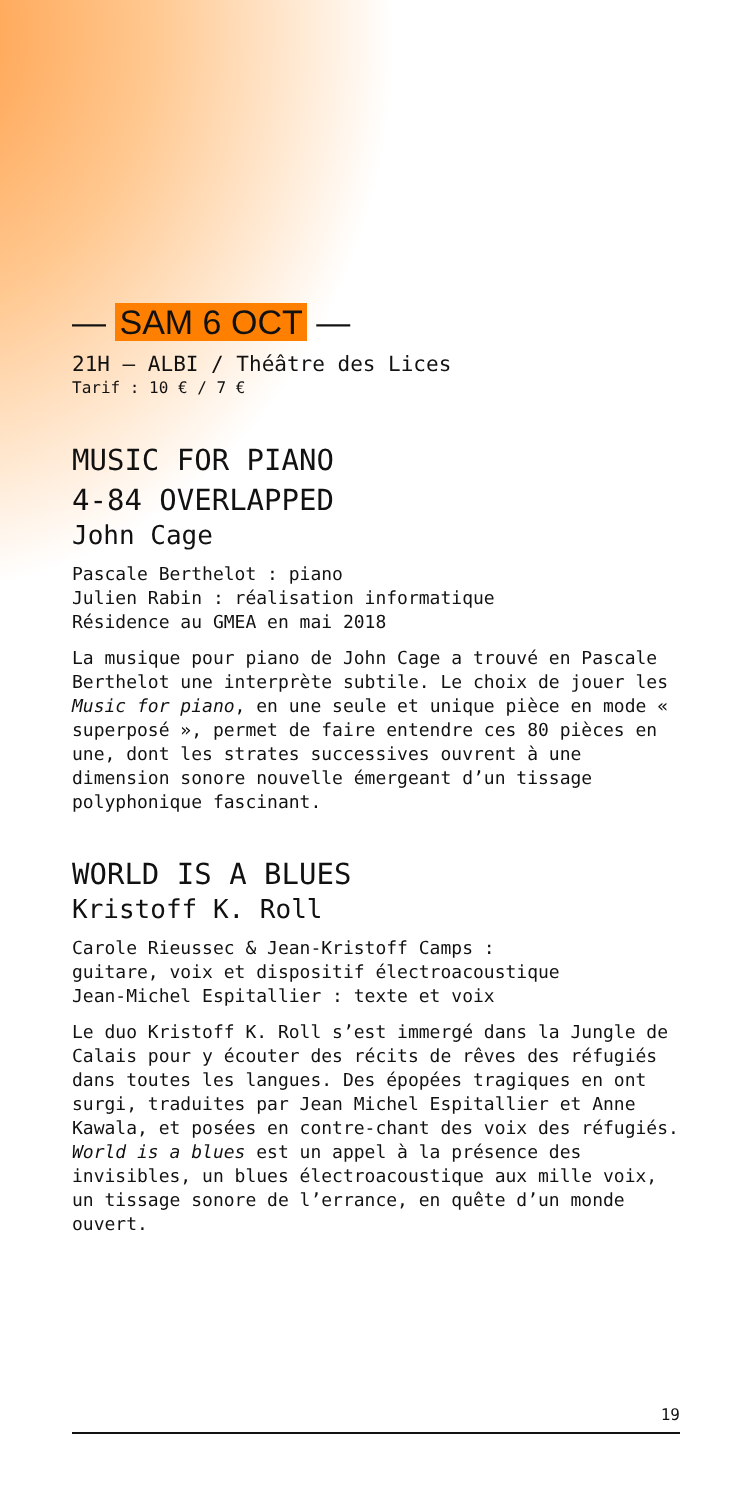— SAM 6 OCT —
21H — ALBI / Théâtre des Lices
Tarif : 10 € / 7 €
MUSIC FOR PIANO
4-84 OVERLAPPED
John Cage
Pascale Berthelot : piano
Julien Rabin : réalisation informatique
Résidence au GMEA en mai 2018
La musique pour piano de John Cage a trouvé en Pascale Berthelot une interprète subtile. Le choix de jouer les Music for piano, en une seule et unique pièce en mode « superposé », permet de faire entendre ces 80 pièces en une, dont les strates successives ouvrent à une dimension sonore nouvelle émergeant d’un tissage polyphonique fascinant.
WORLD IS A BLUES
Kristoff K. Roll
Carole Rieussec & Jean-Kristoff Camps :
guitare, voix et dispositif électroacoustique
Jean-Michel Espitallier : texte et voix
Le duo Kristoff K. Roll s’est immergé dans la Jungle de Calais pour y écouter des récits de rêves des réfugiés dans toutes les langues. Des épopées tragiques en ont surgi, traduites par Jean Michel Espitallier et Anne Kawala, et posées en contre-chant des voix des réfugiés.
World is a blues est un appel à la présence des invisibles, un blues électroacoustique aux mille voix, un tissage sonore de l’errance, en quête d’un monde ouvert.
19